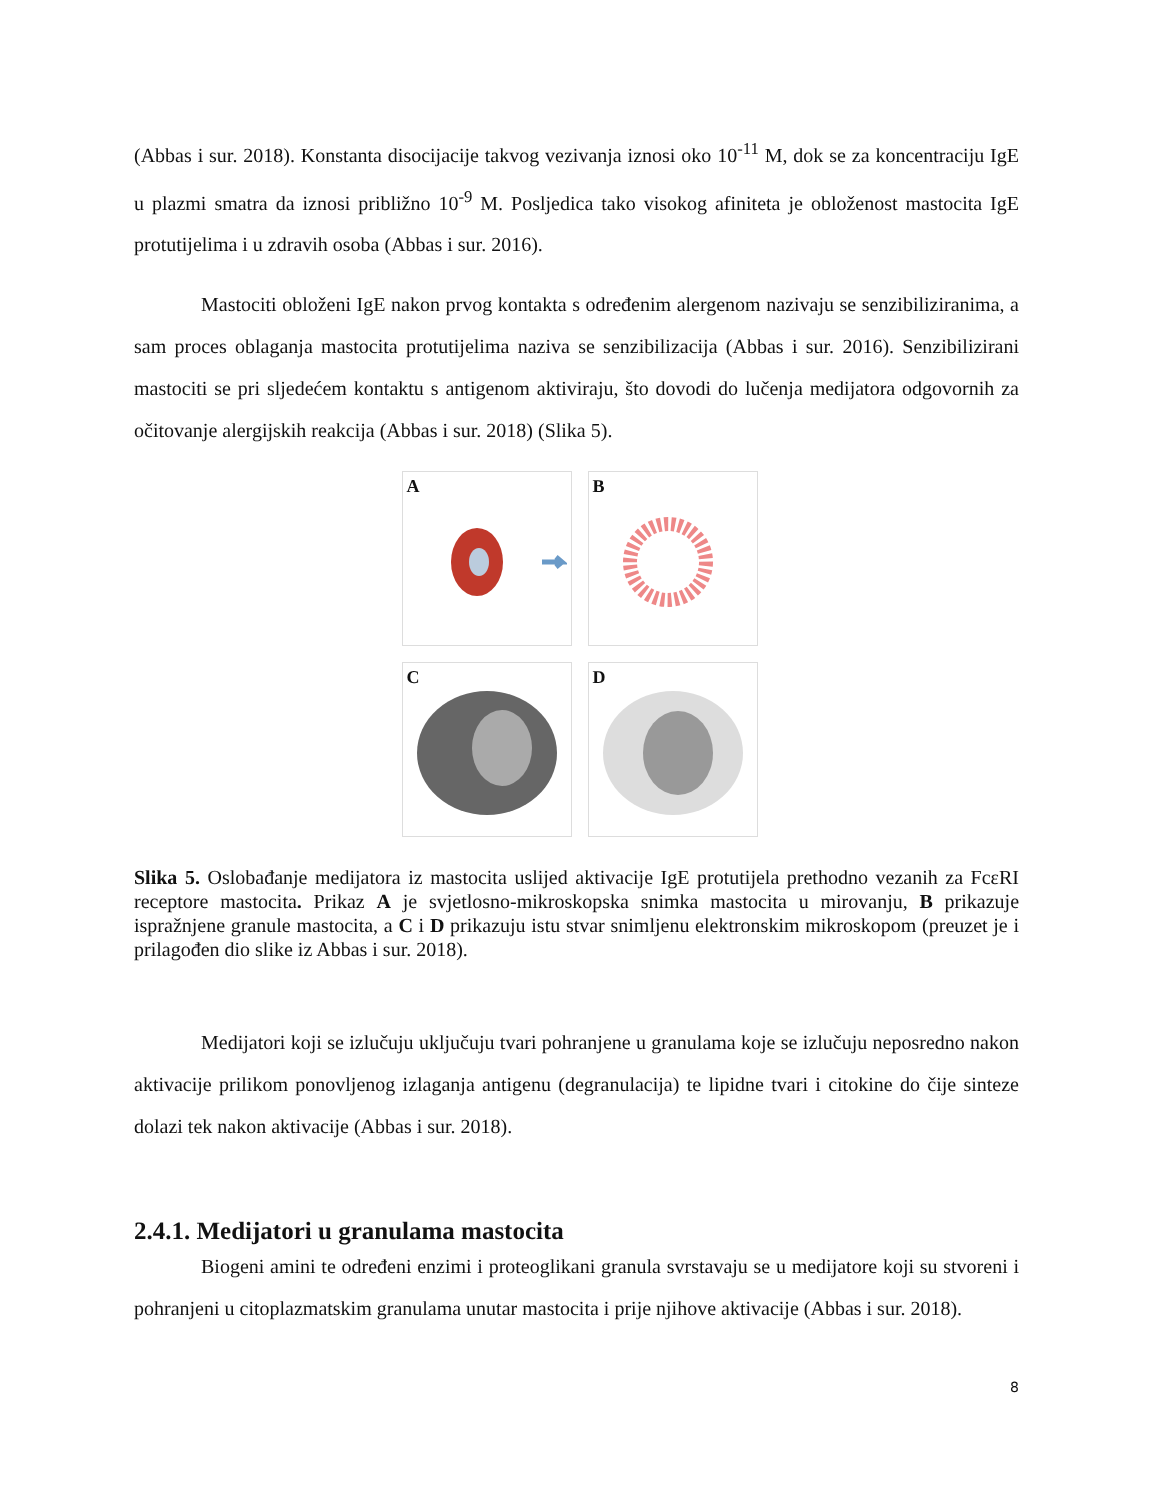(Abbas i sur. 2018). Konstanta disocijacije takvog vezivanja iznosi oko 10<sup>-11</sup> M, dok se za koncentraciju IgE u plazmi smatra da iznosi približno 10<sup>-9</sup> M. Posljedica tako visokog afiniteta je obloženost mastocita IgE protutijelima i u zdravih osoba (Abbas i sur. 2016).
Mastociti obloženi IgE nakon prvog kontakta s određenim alergenom nazivaju se senzibiliziranima, a sam proces oblaganja mastocita protutijelima naziva se senzibilizacija (Abbas i sur. 2016). Senzibilizirani mastociti se pri sljedećem kontaktu s antigenom aktiviraju, što dovodi do lučenja medijatora odgovornih za očitovanje alergijskih reakcija (Abbas i sur. 2018) (Slika 5).
A
B
C
D
Slika 5. Oslobađanje medijatora iz mastocita uslijed aktivacije IgE protutijela prethodno vezanih za FcεRI receptore mastocita. Prikaz A je svjetlosno-mikroskopska snimka mastocita u mirovanju, B prikazuje ispražnjene granule mastocita, a C i D prikazuju istu stvar snimljenu elektronskim mikroskopom (preuzet je i prilagođen dio slike iz Abbas i sur. 2018).
Medijatori koji se izlučuju uključuju tvari pohranjene u granulama koje se izlučuju neposredno nakon aktivacije prilikom ponovljenog izlaganja antigenu (degranulacija) te lipidne tvari i citokine do čije sinteze dolazi tek nakon aktivacije (Abbas i sur. 2018).
2.4.1. Medijatori u granulama mastocita
Biogeni amini te određeni enzimi i proteoglikani granula svrstavaju se u medijatore koji su stvoreni i pohranjeni u citoplazmatskim granulama unutar mastocita i prije njihove aktivacije (Abbas i sur. 2018).
8